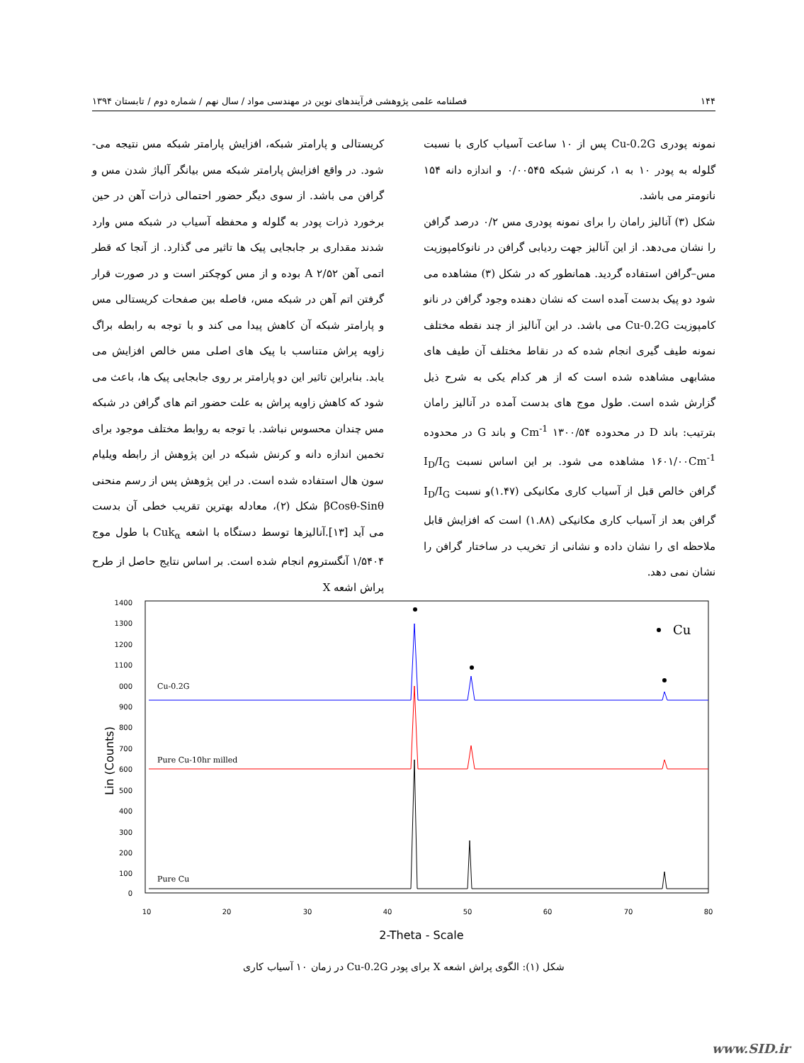۱۴۴ فصلنامه علمی پژوهشی فرآیندهای نوین در مهندسی مواد / سال نهم / شماره دوم / تابستان ۱۳۹۴
کریستالی و پارامتر شبکه، افزایش پارامتر شبکه مس نتیجه می- شود. در واقع افزایش پارامتر شبکه مس بیانگر آلیاژ شدن مس و گرافن می باشد. از سوی دیگر حضور احتمالی ذرات آهن در حین برخورد ذرات پودر به گلوله و محفظه آسیاب در شبکه مس وارد شدند مقداری بر جابجایی پیک ها تاثیر می گذارد. از آنجا که قطر اتمی آهن A ۲/۵۲ بوده و از مس کوچکتر است و در صورت قرار گرفتن اتم آهن در شبکه مس، فاصله بین صفحات کریستالی مس و پارامتر شبکه آن کاهش پیدا می کند و با توجه به رابطه براگ زاویه پراش متناسب با پیک های اصلی مس خالص افزایش می یابد. بنابراین تاثیر این دو پارامتر بر روی جابجایی پیک ها، باعث می شود که کاهش زاویه پراش به علت حضور اتم های گرافن در شبکه مس چندان محسوس نباشد. با توجه به روابط مختلف موجود برای تخمین اندازه دانه و کرنش شبکه در این پژوهش از رابطه ویلیام سون هال استفاده شده است. در این پژوهش پس از رسم منحنی βCosθ-Sinθ شکل (۲)، معادله بهترین تقریب خطی آن بدست می آید [۱۳].آنالیزها توسط دستگاه با اشعه Cuk<sub>α</sub> با طول موج ۱/۵۴۰۴ آنگستروم انجام شده است. بر اساس نتایج حاصل از طرح پراش اشعه X
نمونه پودری Cu-0.2G پس از ۱۰ ساعت آسیاب کاری با نسبت گلوله به پودر ۱۰ به ۱، کرنش شبکه ۰/۰۰۵۴۵ و اندازه دانه ۱۵۴ نانومتر می باشد.
شکل (۳) آنالیز رامان را برای نمونه پودری مس ۰/۲ درصد گرافن را نشان می‌دهد. از این آنالیز جهت ردیابی گرافن در نانوکامپوزیت مس–گرافن استفاده گردید. همانطور که در شکل (۳) مشاهده می شود دو پیک بدست آمده است که نشان دهنده وجود گرافن در نانو کامپوزیت Cu-0.2G می باشد. در این آنالیز از چند نقطه مختلف نمونه طیف گیری انجام شده که در نقاط مختلف آن طیف های مشابهی مشاهده شده است که از هر کدام یکی به شرح ذیل گزارش شده است. طول موج های بدست آمده در آنالیز رامان بترتیب: باند D در محدوده Cm<sup>-1</sup> ۱۳۰۰/۵۴ و باند G در محدوده ۱۶۰۱/۰۰Cm<sup>-1</sup> مشاهده می شود. بر این اساس نسبت I<sub>D</sub>/I<sub>G</sub> گرافن خالص قبل از آسیاب کاری مکانیکی (۱.۴۷)و نسبت I<sub>D</sub>/I<sub>G</sub> گرافن بعد از آسیاب کاری مکانیکی (۱.۸۸) است که افزایش قابل ملاحظه ای را نشان داده و نشانی از تخریب در ساختار گرافن را نشان نمی دهد.
Lin (Counts)
1400
1300
1200
1100
000
900
800
700
600
500
400
300
200
100
0
10
20
30
40
50
60
70
80
2-Theta - Scale
Cu
Cu-0.2G
Pure Cu-10hr milled
Pure Cu
شکل (۱): الگوی پراش اشعه X برای پودر Cu-0.2G در زمان ۱۰ آسیاب کاری
www.SID.ir